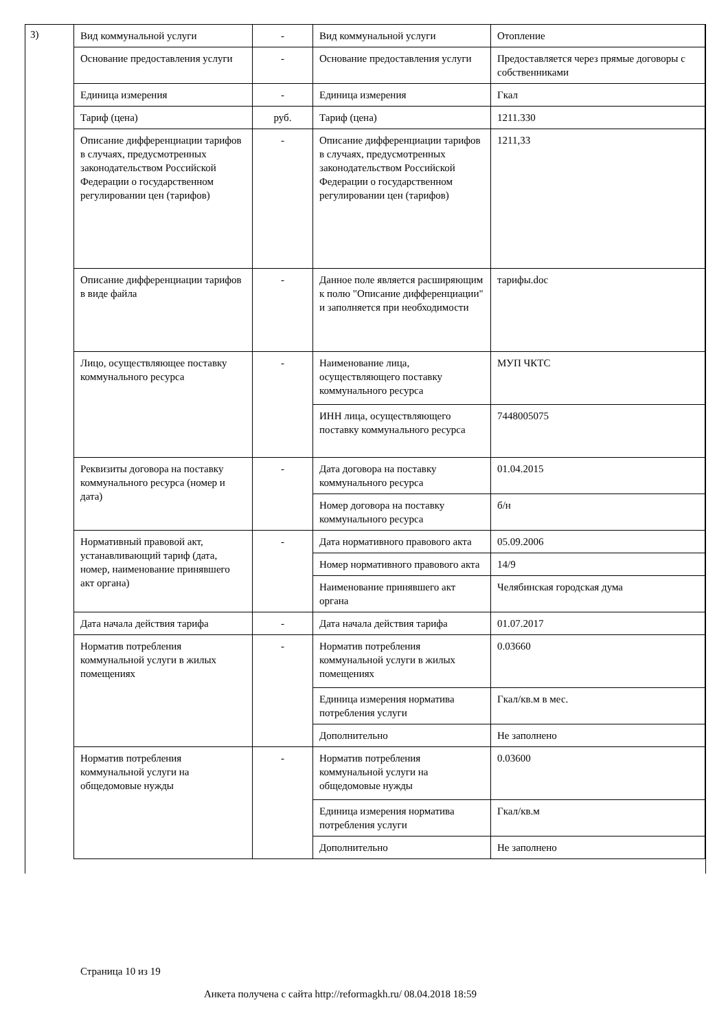3)
| Вид коммунальной услуги | - | Вид коммунальной услуги | Отопление |
| Основание предоставления услуги | - | Основание предоставления услуги | Предоставляется через прямые договоры с собственниками |
| Единица измерения | - | Единица измерения | Гкал |
| Тариф (цена) | руб. | Тариф (цена) | 1211.330 |
| Описание дифференциации тарифов в случаях, предусмотренных законодательством Российской Федерации о государственном регулировании цен (тарифов) | - | Описание дифференциации тарифов в случаях, предусмотренных законодательством Российской Федерации о государственном регулировании цен (тарифов) | 1211,33 |
| Описание дифференциации тарифов в виде файла | - | Данное поле является расширяющим к полю "Описание дифференциации" и заполняется при необходимости | тарифы.doc |
| Лицо, осуществляющее поставку коммунального ресурса | - | Наименование лица, осуществляющего поставку коммунального ресурса | МУП ЧКТС |
| | | ИНН лица, осуществляющего поставку коммунального ресурса | 7448005075 |
| Реквизиты договора на поставку коммунального ресурса (номер и дата) | - | Дата договора на поставку коммунального ресурса | 01.04.2015 |
| | | Номер договора на поставку коммунального ресурса | б/н |
| Нормативный правовой акт, устанавливающий тариф (дата, номер, наименование принявшего акт органа) | - | Дата нормативного правового акта | 05.09.2006 |
| | | Номер нормативного правового акта | 14/9 |
| | | Наименование принявшего акт органа | Челябинская городская дума |
| Дата начала действия тарифа | - | Дата начала действия тарифа | 01.07.2017 |
| Норматив потребления коммунальной услуги в жилых помещениях | - | Норматив потребления коммунальной услуги в жилых помещениях | 0.03660 |
| | | Единица измерения норматива потребления услуги | Гкал/кв.м в мес. |
| | | Дополнительно | Не заполнено |
| Норматив потребления коммунальной услуги на общедомовые нужды | - | Норматив потребления коммунальной услуги на общедомовые нужды | 0.03600 |
| | | Единица измерения норматива потребления услуги | Гкал/кв.м |
| | | Дополнительно | Не заполнено |
Страница 10 из 19
Анкета получена с сайта http://reformagkh.ru/ 08.04.2018 18:59